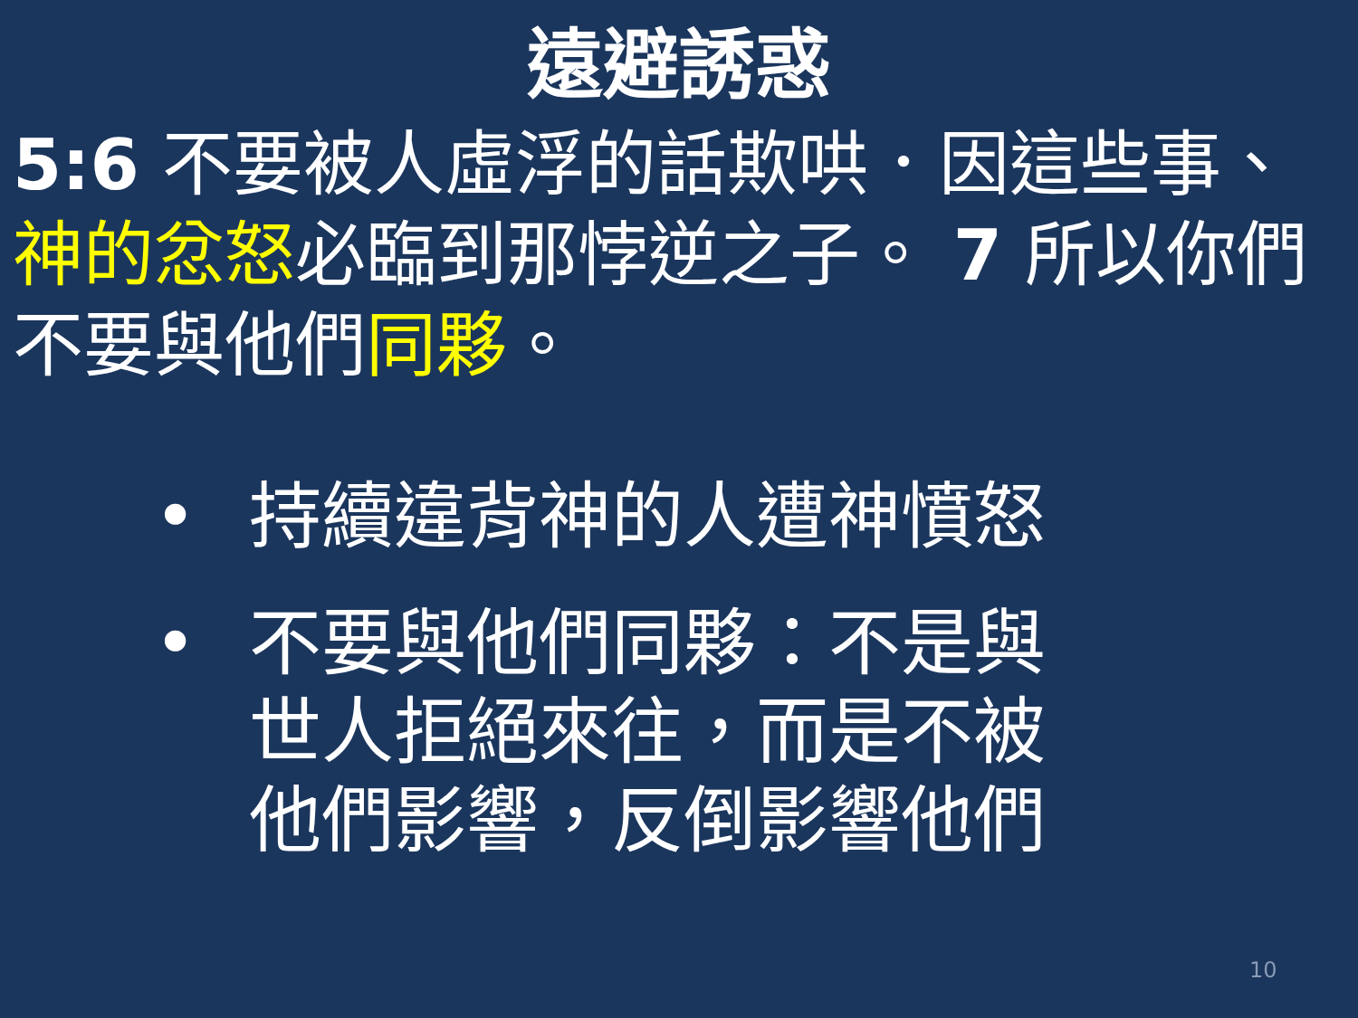遠避誘惑
5:6 不要被人虛浮的話欺哄．因這些事、神的忿怒必臨到那悖逆之子。 7 所以你們不要與他們同夥。
• 持續違背神的人遭神憤怒
• 不要與他們同夥：不是與世人拒絕來往，而是不被他們影響，反倒影響他們
10